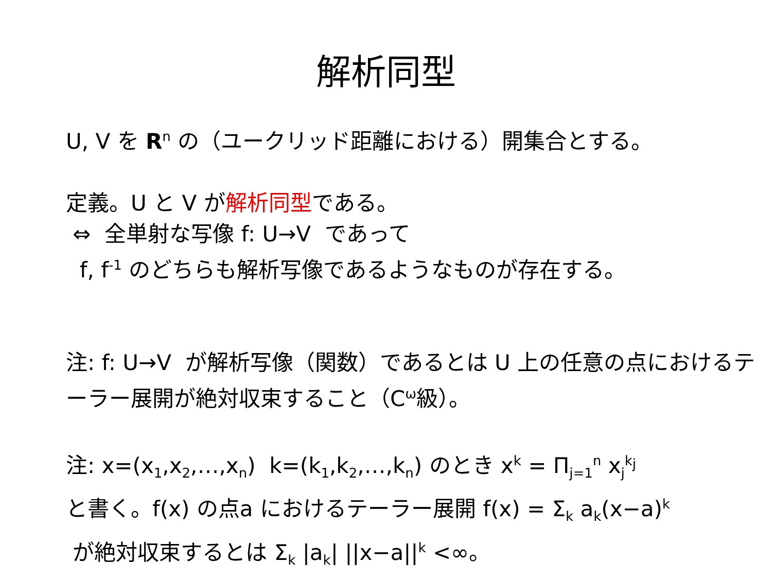解析同型
U, V を R<sup>n</sup> の（ユークリッド距離における）開集合とする。
定義。U と V が解析同型である。
⇔ 全単射な写像 f: U→V であって
f, f<sup>-1</sup> のどちらも解析写像であるようなものが存在する。
注: f: U→V が解析写像（関数）であるとは U 上の任意の点におけるテーラー展開が絶対収束すること（C<sup>ω</sup>級）。
注: x=(x<sub>1</sub>,x<sub>2</sub>,…,x<sub>n</sub>) k=(k<sub>1</sub>,k<sub>2</sub>,…,k<sub>n</sub>) のとき x<sup>k</sup> = Π<sub>j=1</sub><sup>n</sup> x<sub>j</sub><sup>k<sub>j</sub></sup>
と書く。f(x) の点a におけるテーラー展開 f(x) = Σ<sub>k</sub> a<sub>k</sub>(x−a)<sup>k</sup>
が絶対収束するとは Σ<sub>k</sub> |a<sub>k</sub>| ||x−a||<sup>k</sup> <∞。